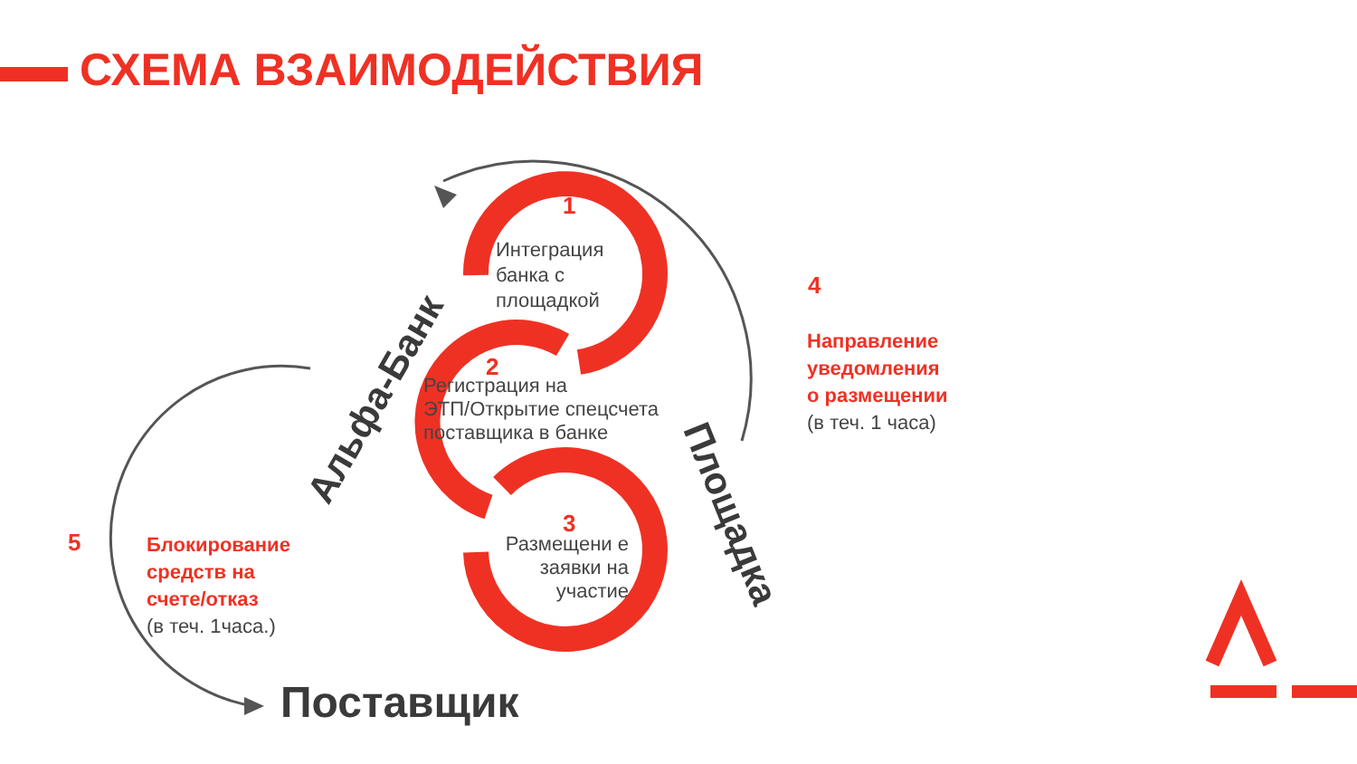СХЕМА ВЗАИМОДЕЙСТВИЯ
1
Интеграция
банка с
площадкой
2
Регистрация на
ЭТП/Открытие спецсчета
поставщика в банке
3
Размещени е заявки на участие
4
Направление
уведомления
о размещении
(в теч. 1 часа)
5
Блокирование
средств на
счете/отказ
(в теч. 1часа.)
Альфа-Банк
Площадка
Поставщик